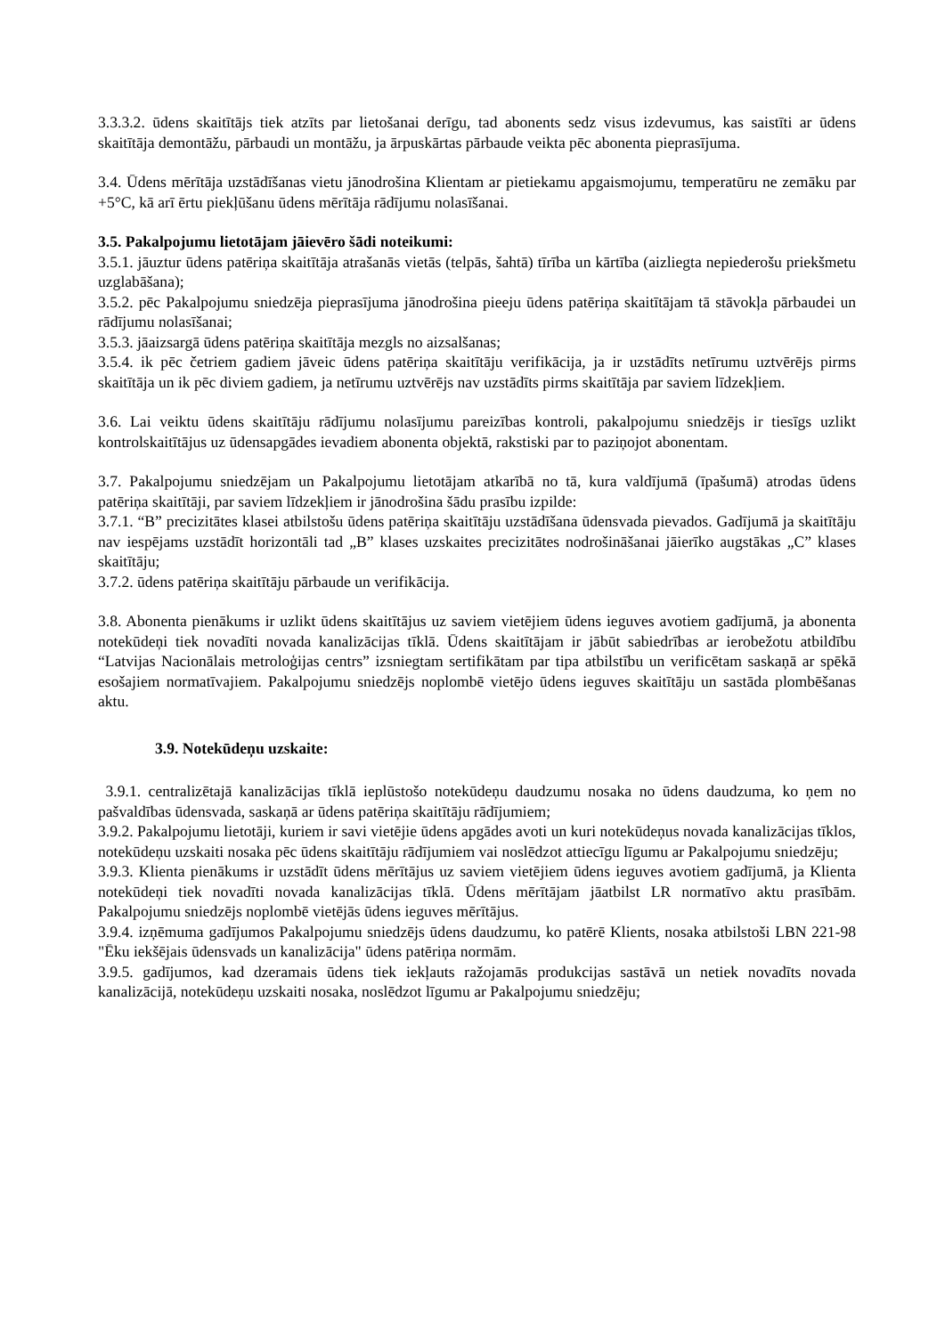3.3.3.2. ūdens skaitītājs tiek atzīts par lietošanai derīgu, tad abonents sedz visus izdevumus, kas saistīti ar ūdens skaitītāja demontāžu, pārbaudi un montāžu, ja ārpuskārtas pārbaude veikta pēc abonenta pieprasījuma.
3.4. Ūdens mērītāja uzstādīšanas vietu jānodrošina Klientam ar pietiekamu apgaismojumu, temperatūru ne zemāku par +5°C, kā arī ērtu piekļūšanu ūdens mērītāja rādījumu nolasīšanai.
3.5. Pakalpojumu lietotājam jāievēro šādi noteikumi:
3.5.1. jāuztur ūdens patēriņa skaitītāja atrašanās vietās (telpās, šahtā) tīrība un kārtība (aizliegta nepiederošu priekšmetu uzglabāšana);
3.5.2. pēc Pakalpojumu sniedzēja pieprasījuma jānodrošina pieeju ūdens patēriņa skaitītājam tā stāvokļa pārbaudei un rādījumu nolasīšanai;
3.5.3. jāaizsargā ūdens patēriņa skaitītāja mezgls no aizsalšanas;
3.5.4. ik pēc četriem gadiem jāveic ūdens patēriņa skaitītāju verifikācija, ja ir uzstādīts netīrumu uztvērējs pirms skaitītāja un ik pēc diviem gadiem, ja netīrumu uztvērējs nav uzstādīts pirms skaitītāja par saviem līdzekļiem.
3.6. Lai veiktu ūdens skaitītāju rādījumu nolasījumu pareizības kontroli, pakalpojumu sniedzējs ir tiesīgs uzlikt kontrolskaitītājus uz ūdensapgādes ievadiem abonenta objektā, rakstiski par to paziņojot abonentam.
3.7. Pakalpojumu sniedzējam un Pakalpojumu lietotājam atkarībā no tā, kura valdījumā (īpašumā) atrodas ūdens patēriņa skaitītāji, par saviem līdzekļiem ir jānodrošina šādu prasību izpilde:
3.7.1. “B” precizitātes klasei atbilstošu ūdens patēriņa skaitītāju uzstādīšana ūdensvada pievados. Gadījumā ja skaitītāju nav iespējams uzstādīt horizontāli tad „B” klases uzskaites precizitātes nodrošināšanai jāierīko augstākas „C” klases skaitītāju;
3.7.2. ūdens patēriņa skaitītāju pārbaude un verifikācija.
3.8. Abonenta pienākums ir uzlikt ūdens skaitītājus uz saviem vietējiem ūdens ieguves avotiem gadījumā, ja abonenta notekūdeņi tiek novadīti novada kanalizācijas tīklā. Ūdens skaitītājam ir jābūt sabiedrības ar ierobežotu atbildību “Latvijas Nacionālais metroloģijas centrs” izsniegtam sertifikātam par tipa atbilstību un verificētam saskaņā ar spēkā esošajiem normatīvajiem. Pakalpojumu sniedzējs noplombē vietējo ūdens ieguves skaitītāju un sastāda plombēšanas aktu.
3.9. Notekūdeņu uzskaite:
3.9.1. centralizētajā kanalizācijas tīklā ieplūstošo notekūdeņu daudzumu nosaka no ūdens daudzuma, ko ņem no pašvaldības ūdensvada, saskaņā ar ūdens patēriņa skaitītāju rādījumiem;
3.9.2. Pakalpojumu lietotāji, kuriem ir savi vietējie ūdens apgādes avoti un kuri notekūdeņus novada kanalizācijas tīklos, notekūdeņu uzskaiti nosaka pēc ūdens skaitītāju rādījumiem vai noslēdzot attiecīgu līgumu ar Pakalpojumu sniedzēju;
3.9.3. Klienta pienākums ir uzstādīt ūdens mērītājus uz saviem vietējiem ūdens ieguves avotiem gadījumā, ja Klienta notekūdeņi tiek novadīti novada kanalizācijas tīklā. Ūdens mērītājam jāatbilst LR normatīvo aktu prasībām. Pakalpojumu sniedzējs noplombē vietējās ūdens ieguves mērītājus.
3.9.4. izņēmuma gadījumos Pakalpojumu sniedzējs ūdens daudzumu, ko patērē Klients, nosaka atbilstoši LBN 221-98 "Ēku iekšējais ūdensvads un kanalizācija" ūdens patēriņa normām.
3.9.5. gadījumos, kad dzeramais ūdens tiek iekļauts ražojamās produkcijas sastāvā un netiek novadīts novada kanalizācijā, notekūdeņu uzskaiti nosaka, noslēdzot līgumu ar Pakalpojumu sniedzēju;